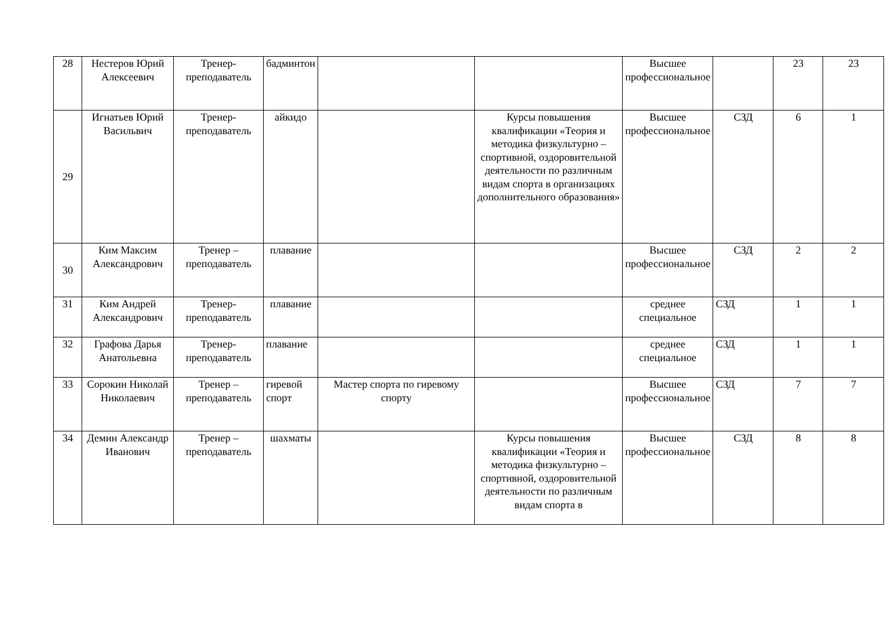| 28 | Нестеров Юрий Алексеевич | Тренер-преподаватель | бадминтон | | | Высшее профессиональное | | 23 | 23 |
| 29 | Игнатьев Юрий Васильвич | Тренер-преподаватель | айкидо | | Курсы повышения квалификации «Теория и методика физкультурно – спортивной, оздоровительной деятельности по различным видам спорта в организациях дополнительного образования» | Высшее профессиональное | СЗД | 6 | 1 |
| 30 | Ким Максим Александрович | Тренер – преподаватель | плавание | | | Высшее профессиональное | СЗД | 2 | 2 |
| 31 | Ким Андрей Александрович | Тренер-преподаватель | плавание | | | среднее специальное | СЗД | 1 | 1 |
| 32 | Графова Дарья Анатольевна | Тренер-преподаватель | плавание | | | среднее специальное | СЗД | 1 | 1 |
| 33 | Сорокин Николай Николаевич | Тренер – преподаватель | гиревой спорт | Мастер спорта по гиревому спорту | | Высшее профессиональное | СЗД | 7 | 7 |
| 34 | Демин Александр Иванович | Тренер – преподаватель | шахматы | | Курсы повышения квалификации «Теория и методика физкультурно – спортивной, оздоровительной деятельности по различным видам спорта в | Высшее профессиональное | СЗД | 8 | 8 |